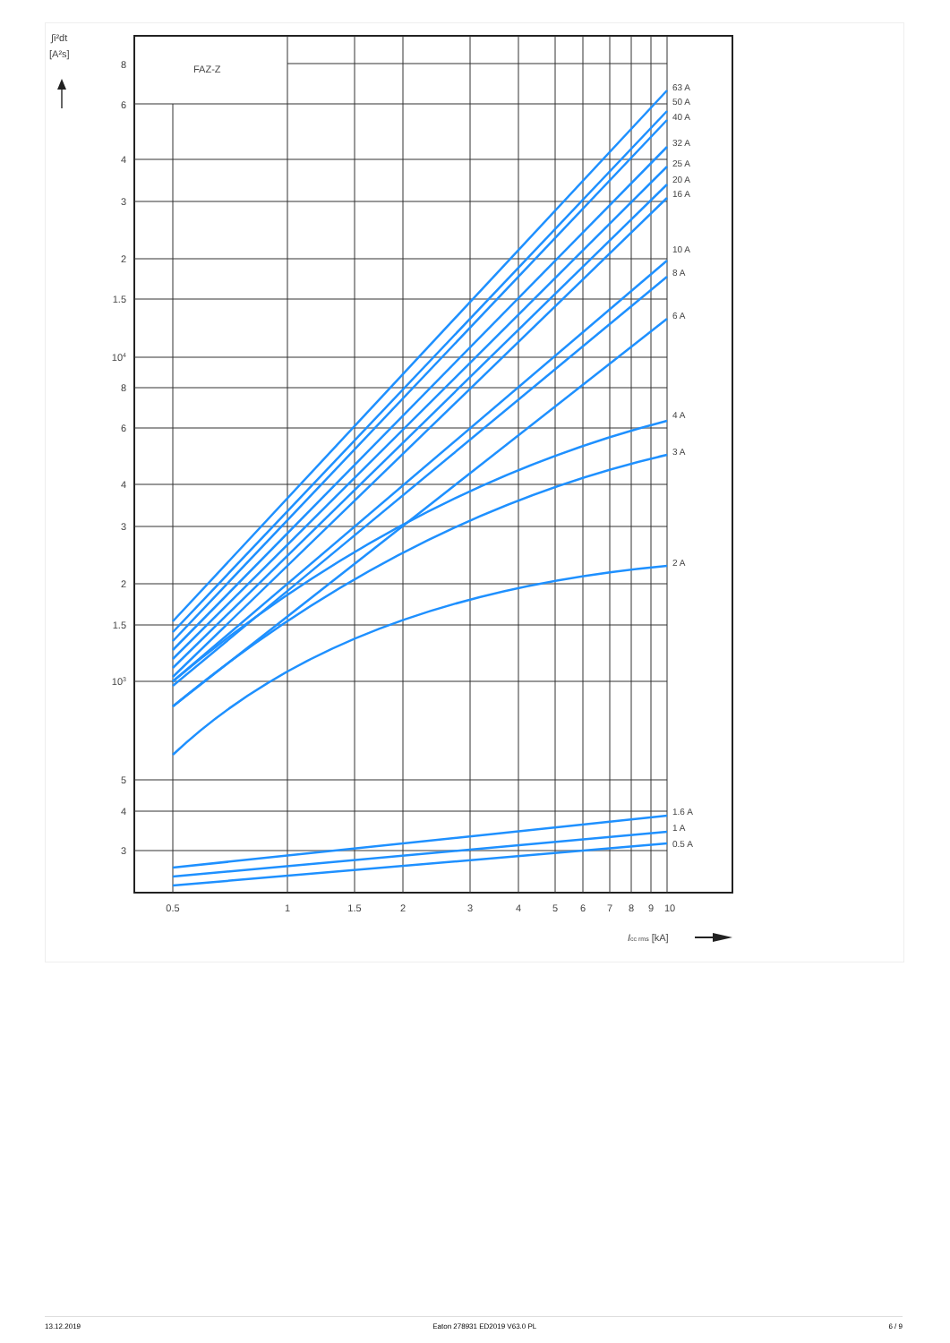∫i²dt
[A²s]
FAZ-Z
8
6
4
3
2
1.5
104
8
6
4
3
2
1.5
103
5
4
3
63 A
50 A
40 A
32 A
25 A
20 A
16 A
10 A
8 A
6 A
4 A
3 A
2 A
1.6 A
1 A
0.5 A
0.5
1
1.5
2
3
4
5
6
7
8
9
10
Icc rms [kA]
13.12.2019 Eaton 278931 ED2019 V63.0 PL 6 / 9